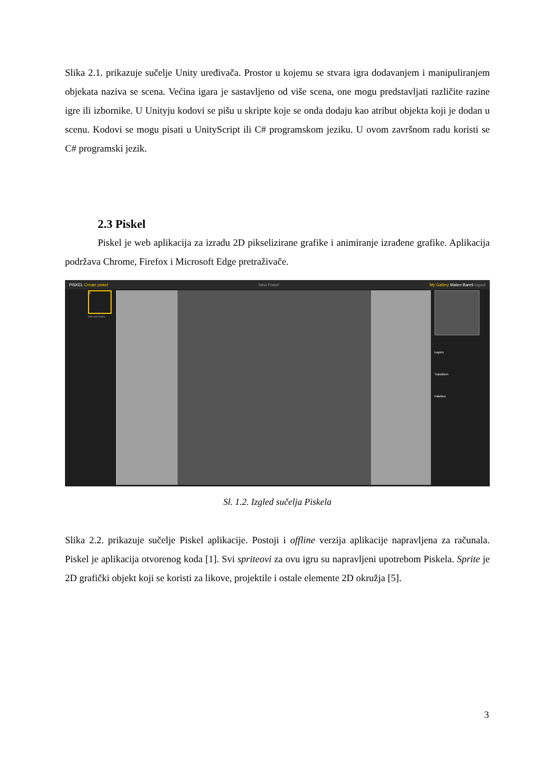Slika 2.1. prikazuje sučelje Unity uređivača. Prostor u kojemu se stvara igra dodavanjem i manipuliranjem objekata naziva se scena. Većina igara je sastavljeno od više scena, one mogu predstavljati različite razine igre ili izbornike. U Unityju kodovi se pišu u skripte koje se onda dodaju kao atribut objekta koji je dodan u scenu. Kodovi se mogu pisati u UnityScript ili C# programskom jeziku. U ovom završnom radu koristi se C# programski jezik.
2.3 Piskel
Piskel je web aplikacija za izradu 2D pikselizirane grafike i animiranje izrađene grafike. Aplikacija podržava Chrome, Firefox i Microsoft Edge pretraživače.
PiSKEL Create piskel New Piskel My Gallery Mateo Bareš logout
Layers
Transform
Palettes
1
Add new frame
Sl. 1.2. Izgled sučelja Piskela
Slika 2.2. prikazuje sučelje Piskel aplikacije. Postoji i offline verzija aplikacije napravljena za računala. Piskel je aplikacija otvorenog koda [1]. Svi spriteovi za ovu igru su napravljeni upotrebom Piskela. Sprite je 2D grafički objekt koji se koristi za likove, projektile i ostale elemente 2D okružja [5].
3